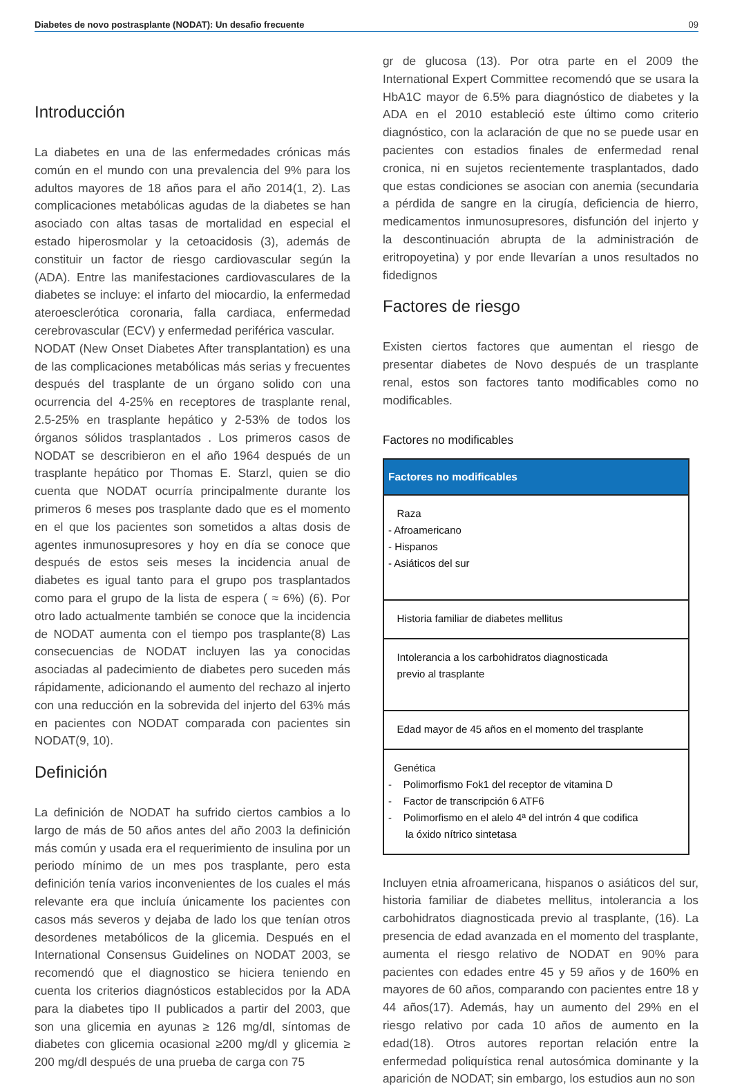Diabetes de novo postrasplante (NODAT): Un desafio frecuente 09
Introducción
La diabetes en una de las enfermedades crónicas más común en el mundo con una prevalencia del 9% para los adultos mayores de 18 años para el año 2014(1, 2). Las complicaciones metabólicas agudas de la diabetes se han asociado con altas tasas de mortalidad en especial el estado hiperosmolar y la cetoacidosis (3), además de constituir un factor de riesgo cardiovascular según la (ADA). Entre las manifestaciones cardiovasculares de la diabetes se incluye: el infarto del miocardio, la enfermedad ateroesclerótica coronaria, falla cardiaca, enfermedad cerebrovascular (ECV) y enfermedad periférica vascular.
NODAT (New Onset Diabetes After transplantation) es una de las complicaciones metabólicas más serias y frecuentes después del trasplante de un órgano solido con una ocurrencia del 4-25% en receptores de trasplante renal, 2.5-25% en trasplante hepático y 2-53% de todos los órganos sólidos trasplantados . Los primeros casos de NODAT se describieron en el año 1964 después de un trasplante hepático por Thomas E. Starzl, quien se dio cuenta que NODAT ocurría principalmente durante los primeros 6 meses pos trasplante dado que es el momento en el que los pacientes son sometidos a altas dosis de agentes inmunosupresores y hoy en día se conoce que después de estos seis meses la incidencia anual de diabetes es igual tanto para el grupo pos trasplantados como para el grupo de la lista de espera ( ≈ 6%) (6). Por otro lado actualmente también se conoce que la incidencia de NODAT aumenta con el tiempo pos trasplante(8) Las consecuencias de NODAT incluyen las ya conocidas asociadas al padecimiento de diabetes pero suceden más rápidamente, adicionando el aumento del rechazo al injerto con una reducción en la sobrevida del injerto del 63% más en pacientes con NODAT comparada con pacientes sin NODAT(9, 10).
Definición
La definición de NODAT ha sufrido ciertos cambios a lo largo de más de 50 años antes del año 2003 la definición más común y usada era el requerimiento de insulina por un periodo mínimo de un mes pos trasplante, pero esta definición tenía varios inconvenientes de los cuales el más relevante era que incluía únicamente los pacientes con casos más severos y dejaba de lado los que tenían otros desordenes metabólicos de la glicemia. Después en el International Consensus Guidelines on NODAT 2003, se recomendó que el diagnostico se hiciera teniendo en cuenta los criterios diagnósticos establecidos por la ADA para la diabetes tipo II publicados a partir del 2003, que son una glicemia en ayunas ≥ 126 mg/dl, síntomas de diabetes con glicemia ocasional ≥200 mg/dl y glicemia ≥ 200 mg/dl después de una prueba de carga con 75
gr de glucosa (13). Por otra parte en el 2009 the International Expert Committee recomendó que se usara la HbA1C mayor de 6.5% para diagnóstico de diabetes y la ADA en el 2010 estableció este último como criterio diagnóstico, con la aclaración de que no se puede usar en pacientes con estadios finales de enfermedad renal cronica, ni en sujetos recientemente trasplantados, dado que estas condiciones se asocian con anemia (secundaria a pérdida de sangre en la cirugía, deficiencia de hierro, medicamentos inmunosupresores, disfunción del injerto y la descontinuación abrupta de la administración de eritropoyetina) y por ende llevarían a unos resultados no fidedignos
Factores de riesgo
Existen ciertos factores que aumentan el riesgo de presentar diabetes de Novo después de un trasplante renal, estos son factores tanto modificables como no modificables.
Factores no modificables
| Factores no modificables |
| --- |
| Raza - Afroamericano - Hispanos - Asiáticos del sur |
| Historia familiar de diabetes mellitus |
| Intolerancia a los carbohidratos diagnosticada previo al trasplante |
| Edad mayor de 45 años en el momento del trasplante |
| Genética - Polimorfismo Fok1 del receptor de vitamina D - Factor de transcripción 6 ATF6 - Polimorfismo en el alelo 4ª del intrón 4 que codifica la óxido nítrico sintetasa |
Incluyen etnia afroamericana, hispanos o asiáticos del sur, historia familiar de diabetes mellitus, intolerancia a los carbohidratos diagnosticada previo al trasplante, (16). La presencia de edad avanzada en el momento del trasplante, aumenta el riesgo relativo de NODAT en 90% para pacientes con edades entre 45 y 59 años y de 160% en mayores de 60 años, comparando con pacientes entre 18 y 44 años(17). Además, hay un aumento del 29% en el riesgo relativo por cada 10 años de aumento en la edad(18). Otros autores reportan relación entre la enfermedad poliquística renal autosómica dominante y la aparición de NODAT; sin embargo, los estudios aun no son